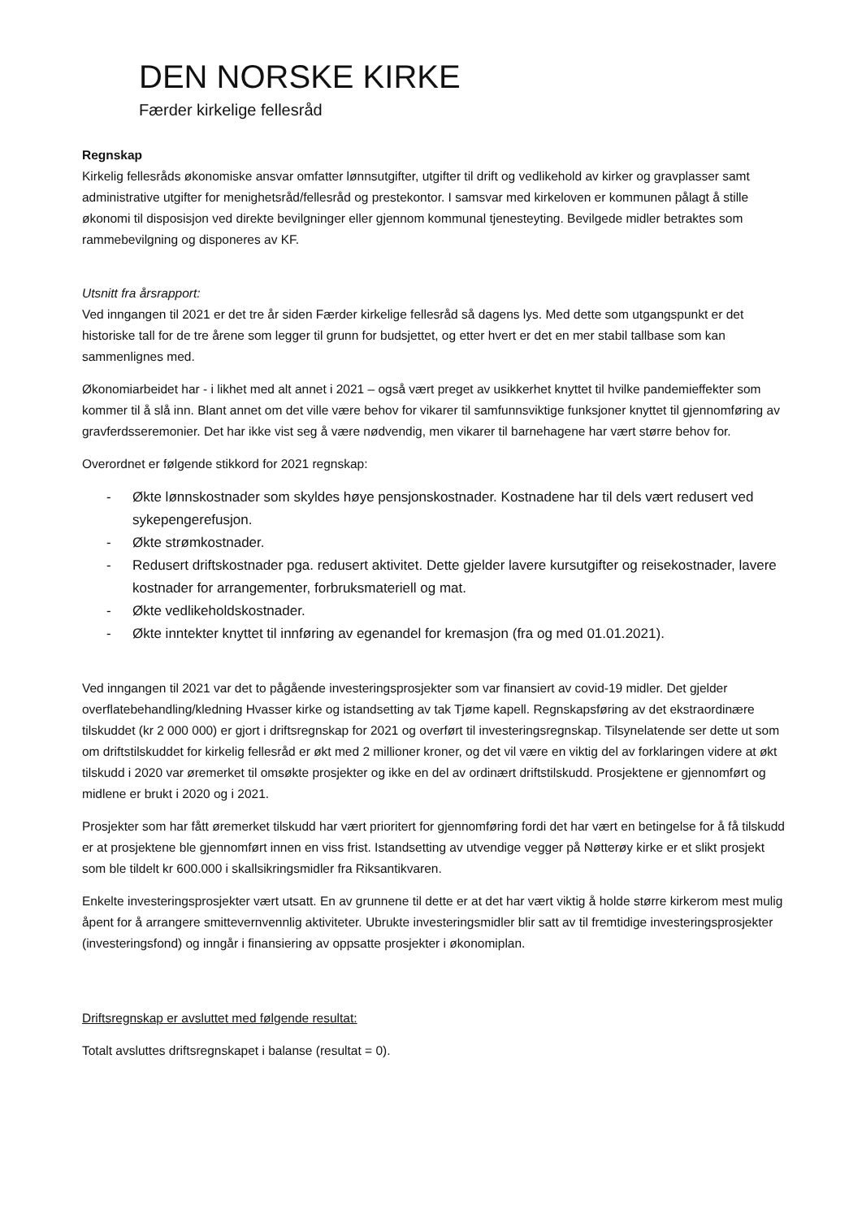DEN NORSKE KIRKE
Færder kirkelige fellesråd
Regnskap
Kirkelig fellesråds økonomiske ansvar omfatter lønnsutgifter, utgifter til drift og vedlikehold av kirker og gravplasser samt administrative utgifter for menighetsråd/fellesråd og prestekontor. I samsvar med kirkeloven er kommunen pålagt å stille økonomi til disposisjon ved direkte bevilgninger eller gjennom kommunal tjenesteyting. Bevilgede midler betraktes som rammebevilgning og disponeres av KF.
Utsnitt fra årsrapport:
Ved inngangen til 2021 er det tre år siden Færder kirkelige fellesråd så dagens lys. Med dette som utgangspunkt er det historiske tall for de tre årene som legger til grunn for budsjettet, og etter hvert er det en mer stabil tallbase som kan sammenlignes med.
Økonomiarbeidet har - i likhet med alt annet i 2021 – også vært preget av usikkerhet knyttet til hvilke pandemieffekter som kommer til å slå inn. Blant annet om det ville være behov for vikarer til samfunnsviktige funksjoner knyttet til gjennomføring av gravferdsseremonier. Det har ikke vist seg å være nødvendig, men vikarer til barnehagene har vært større behov for.
Overordnet er følgende stikkord for 2021 regnskap:
- Økte lønnskostnader som skyldes høye pensjonskostnader. Kostnadene har til dels vært redusert ved sykepengerefusjon.
- Økte strømkostnader.
- Redusert driftskostnader pga. redusert aktivitet. Dette gjelder lavere kursutgifter og reisekostnader, lavere kostnader for arrangementer, forbruksmateriell og mat.
- Økte vedlikeholdskostnader.
- Økte inntekter knyttet til innføring av egenandel for kremasjon (fra og med 01.01.2021).
Ved inngangen til 2021 var det to pågående investeringsprosjekter som var finansiert av covid-19 midler. Det gjelder overflatebehandling/kledning Hvasser kirke og istandsetting av tak Tjøme kapell. Regnskapsføring av det ekstraordinære tilskuddet (kr 2 000 000) er gjort i driftsregnskap for 2021 og overført til investeringsregnskap. Tilsynelatende ser dette ut som om driftstilskuddet for kirkelig fellesråd er økt med 2 millioner kroner, og det vil være en viktig del av forklaringen videre at økt tilskudd i 2020 var øremerket til omsøkte prosjekter og ikke en del av ordinært driftstilskudd. Prosjektene er gjennomført og midlene er brukt i 2020 og i 2021.
Prosjekter som har fått øremerket tilskudd har vært prioritert for gjennomføring fordi det har vært en betingelse for å få tilskudd er at prosjektene ble gjennomført innen en viss frist. Istandsetting av utvendige vegger på Nøtterøy kirke er et slikt prosjekt som ble tildelt kr 600.000 i skallsikringsmidler fra Riksantikvaren.
Enkelte investeringsprosjekter vært utsatt. En av grunnene til dette er at det har vært viktig å holde større kirkerom mest mulig åpent for å arrangere smittevernvennlig aktiviteter. Ubrukte investeringsmidler blir satt av til fremtidige investeringsprosjekter (investeringsfond) og inngår i finansiering av oppsatte prosjekter i økonomiplan.
Driftsregnskap er avsluttet med følgende resultat:
Totalt avsluttes driftsregnskapet i balanse (resultat = 0).